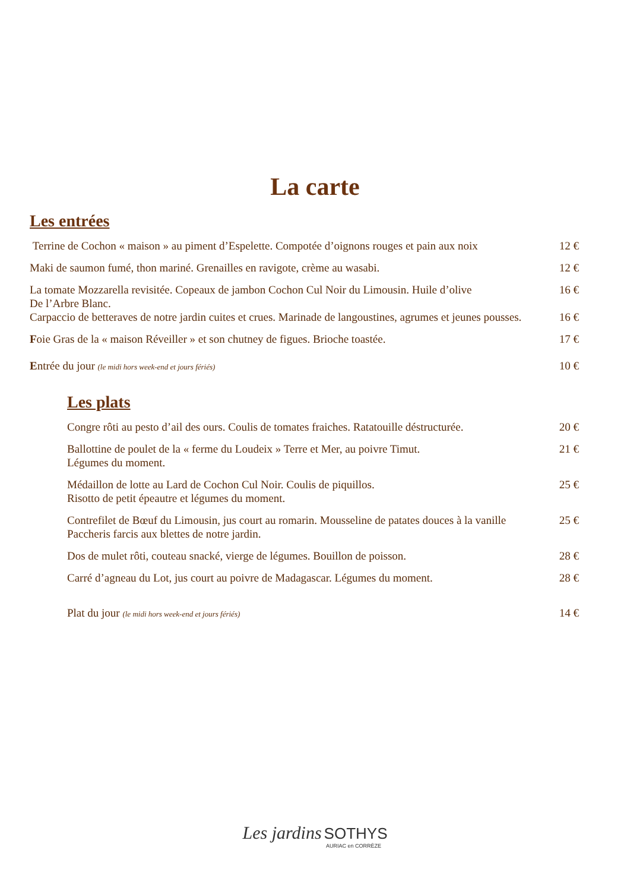La carte
Les entrées
| Terrine de Cochon « maison » au piment d’Espelette. Compotée d’oignons rouges et pain aux noix | 12 € |
| Maki de saumon fumé, thon mariné. Grenailles en ravigote, crème au wasabi. | 12 € |
| La tomate Mozzarella revisitée. Copeaux de jambon Cochon Cul Noir du Limousin. Huile d’olive De l’Arbre Blanc. | 16 € |
| Carpaccio de betteraves de notre jardin cuites et crues. Marinade de langoustines, agrumes et jeunes pousses. | 16 € |
| F oie Gras de la « maison Réveiller » et son chutney de figues. Brioche toastée. | 17 € |
| E ntrée du jour (le midi hors week-end et jours fériés) | 10 € |
Les plats
| Congre rôti au pesto d’ail des ours. Coulis de tomates fraiches. Ratatouille déstructurée. | 20 € |
| Ballottine de poulet de la « ferme du Loudeix » Terre et Mer, au poivre Timut. Légumes du moment. | 21 € |
| Médaillon de lotte au Lard de Cochon Cul Noir. Coulis de piquillos. Risotto de petit épeautre et légumes du moment. | 25 € |
| Contrefilet de Bœuf du Limousin, jus court au romarin. Mousseline de patates douces à la vanille Paccheris farcis aux blettes de notre jardin. | 25 € |
| Dos de mulet rôti, couteau snacké, vierge de légumes. Bouillon de poisson. | 28 € |
| Carré d’agneau du Lot, jus court au poivre de Madagascar. Légumes du moment. | 28 € |
| Plat du jour (le midi hors week-end et jours fériés) | 14 € |
Les jardins SOTHYS
AURIAC en CORRÈZE